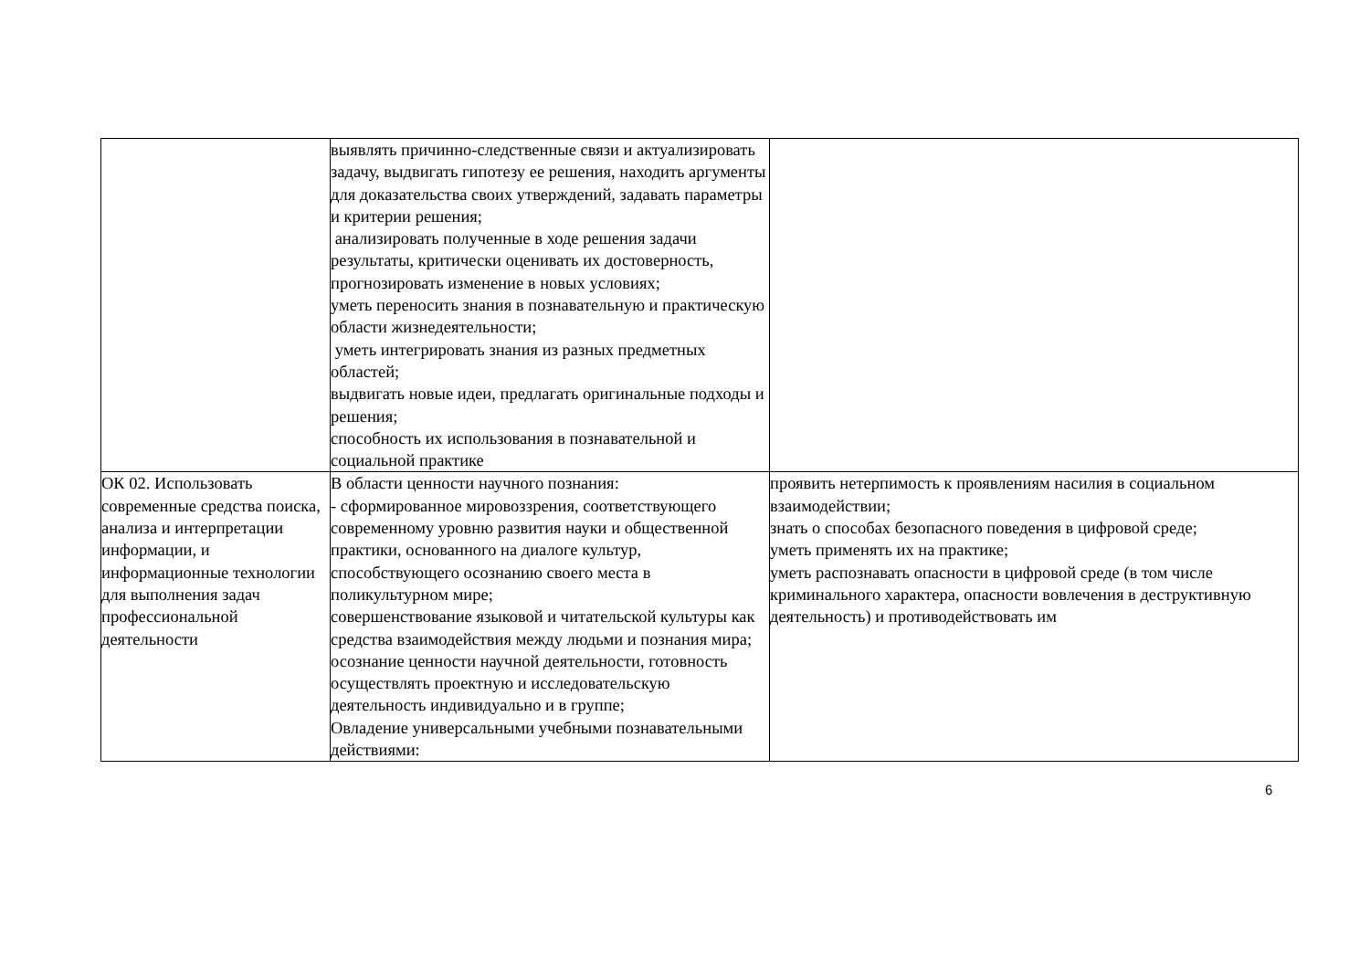| | выявлять причинно-следственные связи и актуализировать задачу, выдвигать гипотезу ее решения, находить аргументы для доказательства своих утверждений, задавать параметры и критерии решения; анализировать полученные в ходе решения задачи результаты, критически оценивать их достоверность, прогнозировать изменение в новых условиях; уметь переносить знания в познавательную и практическую области жизнедеятельности; уметь интегрировать знания из разных предметных областей; выдвигать новые идеи, предлагать оригинальные подходы и решения; способность их использования в познавательной и социальной практике | |
| ОК 02. Использовать современные средства поиска, анализа и интерпретации информации, и информационные технологии для выполнения задач профессиональной деятельности | В области ценности научного познания: - сформированное мировоззрения, соответствующего современному уровню развития науки и общественной практики, основанного на диалоге культур, способствующего осознанию своего места в поликультурном мире; совершенствование языковой и читательской культуры как средства взаимодействия между людьми и познания мира; осознание ценности научной деятельности, готовность осуществлять проектную и исследовательскую деятельность индивидуально и в группе; Овладение универсальными учебными познавательными действиями: | проявить нетерпимость к проявлениям насилия в социальном взаимодействии; знать о способах безопасного поведения в цифровой среде; уметь применять их на практике; уметь распознавать опасности в цифровой среде (в том числе криминального характера, опасности вовлечения в деструктивную деятельность) и противодействовать им |
6